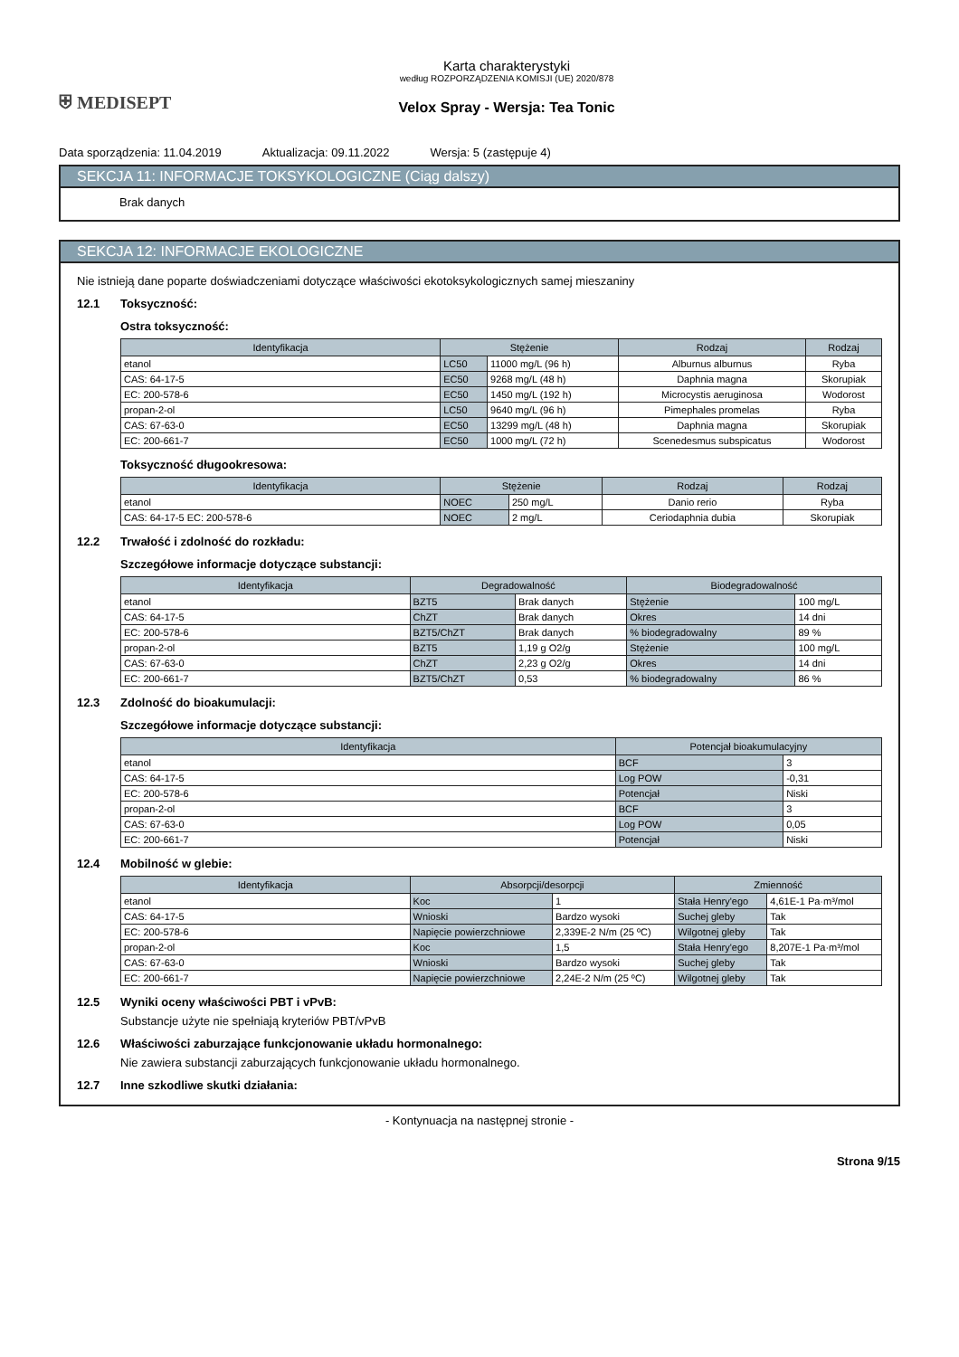⛨ MEDISEPT
Karta charakterystyki
według ROZPORZĄDZENIA KOMISJI (UE) 2020/878
Velox Spray - Wersja: Tea Tonic
Data sporządzenia: 11.04.2019 Aktualizacja: 09.11.2022 Wersja: 5 (zastępuje 4)
SEKCJA 11: INFORMACJE TOKSYKOLOGICZNE (Ciąg dalszy)
Brak danych
SEKCJA 12: INFORMACJE EKOLOGICZNE
Nie istnieją dane poparte doświadczeniami dotyczące właściwości ekotoksykologicznych samej mieszaniny
12.1 Toksyczność:
Ostra toksyczność:
| Identyfikacja | Stężenie | | Rodzaj | Rodzaj |
| --- | --- | --- | --- | --- |
| etanol | LC50 | 11000 mg/L (96 h) | Alburnus alburnus | Ryba |
| CAS: 64-17-5 | EC50 | 9268 mg/L (48 h) | Daphnia magna | Skorupiak |
| EC: 200-578-6 | EC50 | 1450 mg/L (192 h) | Microcystis aeruginosa | Wodorost |
| propan-2-ol | LC50 | 9640 mg/L (96 h) | Pimephales promelas | Ryba |
| CAS: 67-63-0 | EC50 | 13299 mg/L (48 h) | Daphnia magna | Skorupiak |
| EC: 200-661-7 | EC50 | 1000 mg/L (72 h) | Scenedesmus subspicatus | Wodorost |
Toksyczność długookresowa:
| Identyfikacja | Stężenie | | Rodzaj | Rodzaj |
| --- | --- | --- | --- | --- |
| etanol | NOEC | 250 mg/L | Danio rerio | Ryba |
| CAS: 64-17-5 EC: 200-578-6 | NOEC | 2 mg/L | Ceriodaphnia dubia | Skorupiak |
12.2 Trwałość i zdolność do rozkładu:
Szczegółowe informacje dotyczące substancji:
| Identyfikacja | Degradowalność | | Biodegradowalność | |
| --- | --- | --- | --- | --- |
| etanol | BZT5 | Brak danych | Stężenie | 100 mg/L |
| CAS: 64-17-5 | ChZT | Brak danych | Okres | 14 dni |
| EC: 200-578-6 | BZT5/ChZT | Brak danych | % biodegradowalny | 89 % |
| propan-2-ol | BZT5 | 1,19 g O2/g | Stężenie | 100 mg/L |
| CAS: 67-63-0 | ChZT | 2,23 g O2/g | Okres | 14 dni |
| EC: 200-661-7 | BZT5/ChZT | 0,53 | % biodegradowalny | 86 % |
12.3 Zdolność do bioakumulacji:
Szczegółowe informacje dotyczące substancji:
| Identyfikacja | Potencjał bioakumulacyjny | |
| --- | --- | --- |
| etanol | BCF | 3 |
| CAS: 64-17-5 | Log POW | -0,31 |
| EC: 200-578-6 | Potencjał | Niski |
| propan-2-ol | BCF | 3 |
| CAS: 67-63-0 | Log POW | 0,05 |
| EC: 200-661-7 | Potencjał | Niski |
12.4 Mobilność w glebie:
| Identyfikacja | Absorpcji/desorpcji | | Zmienność | |
| --- | --- | --- | --- | --- |
| etanol | Koc | 1 | Stała Henry'ego | 4,61E-1 Pa·m³/mol |
| CAS: 64-17-5 | Wnioski | Bardzo wysoki | Suchej gleby | Tak |
| EC: 200-578-6 | Napięcie powierzchniowe | 2,339E-2 N/m (25 ºC) | Wilgotnej gleby | Tak |
| propan-2-ol | Koc | 1,5 | Stała Henry'ego | 8,207E-1 Pa·m³/mol |
| CAS: 67-63-0 | Wnioski | Bardzo wysoki | Suchej gleby | Tak |
| EC: 200-661-7 | Napięcie powierzchniowe | 2,24E-2 N/m (25 ºC) | Wilgotnej gleby | Tak |
12.5 Wyniki oceny właściwości PBT i vPvB:
Substancje użyte nie spełniają kryteriów PBT/vPvB
12.6 Właściwości zaburzające funkcjonowanie układu hormonalnego:
Nie zawiera substancji zaburzających funkcjonowanie układu hormonalnego.
12.7 Inne szkodliwe skutki działania:
- Kontynuacja na następnej stronie -
Strona 9/15